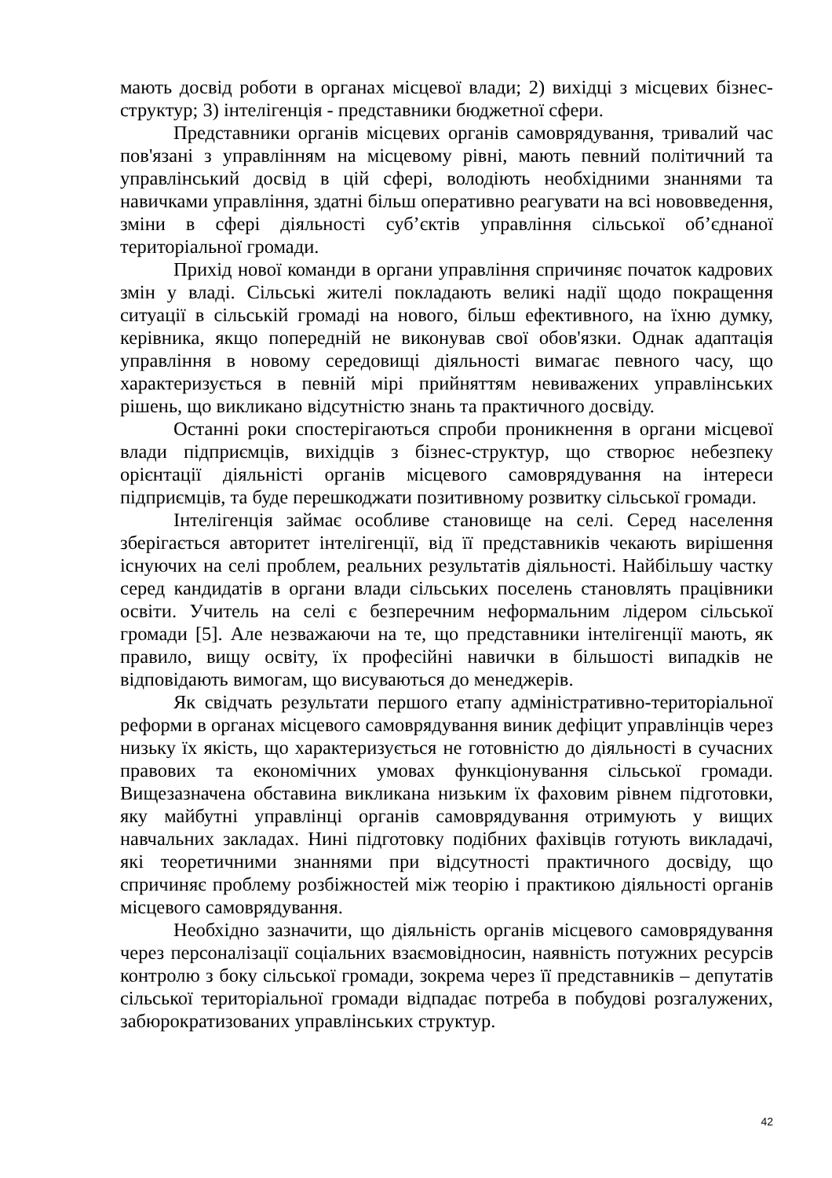мають досвід роботи в органах місцевої влади; 2) вихідці з місцевих бізнес-структур; 3) інтелігенція - представники бюджетної сфери.
Представники органів місцевих органів самоврядування, тривалий час пов'язані з управлінням на місцевому рівні, мають певний політичний та управлінський досвід в цій сфері, володіють необхідними знаннями та навичками управління, здатні більш оперативно реагувати на всі нововведення, зміни в сфері діяльності суб’єктів управління сільської об’єднаної територіальної громади.
Прихід нової команди в органи управління спричиняє початок кадрових змін у владі. Сільські жителі покладають великі надії щодо покращення ситуації в сільській громаді на нового, більш ефективного, на їхню думку, керівника, якщо попередній не виконував свої обов'язки. Однак адаптація управління в новому середовищі діяльності вимагає певного часу, що характеризується в певній мірі прийняттям невиважених управлінських рішень, що викликано відсутністю знань та практичного досвіду.
Останні роки спостерігаються спроби проникнення в органи місцевої влади підприємців, вихідців з бізнес-структур, що створює небезпеку орієнтації діяльністі органів місцевого самоврядування на інтереси підприємців, та буде перешкоджати позитивному розвитку сільської громади.
Інтелігенція займає особливе становище на селі. Серед населення зберігається авторитет інтелігенції, від її представників чекають вирішення існуючих на селі проблем, реальних результатів діяльності. Найбільшу частку серед кандидатів в органи влади сільських поселень становлять працівники освіти. Учитель на селі є безперечним неформальним лідером сільської громади [5]. Але незважаючи на те, що представники інтелігенції мають, як правило, вищу освіту, їх професійні навички в більшості випадків не відповідають вимогам, що висуваються до менеджерів.
Як свідчать результати першого етапу адміністративно-територіальної реформи в органах місцевого самоврядування виник дефіцит управлінців через низьку їх якість, що характеризується не готовністю до діяльності в сучасних правових та економічних умовах функціонування сільської громади. Вищезазначена обставина викликана низьким їх фаховим рівнем підготовки, яку майбутні управлінці органів самоврядування отримують у вищих навчальних закладах. Нині підготовку подібних фахівців готують викладачі, які теоретичними знаннями при відсутності практичного досвіду, що спричиняє проблему розбіжностей між теорію і практикою діяльності органів місцевого самоврядування.
Необхідно зазначити, що діяльність органів місцевого самоврядування через персоналізації соціальних взаємовідносин, наявність потужних ресурсів контролю з боку сільської громади, зокрема через її представників – депутатів сільської територіальної громади відпадає потреба в побудові розгалужених, забюрократизованих управлінських структур.
42